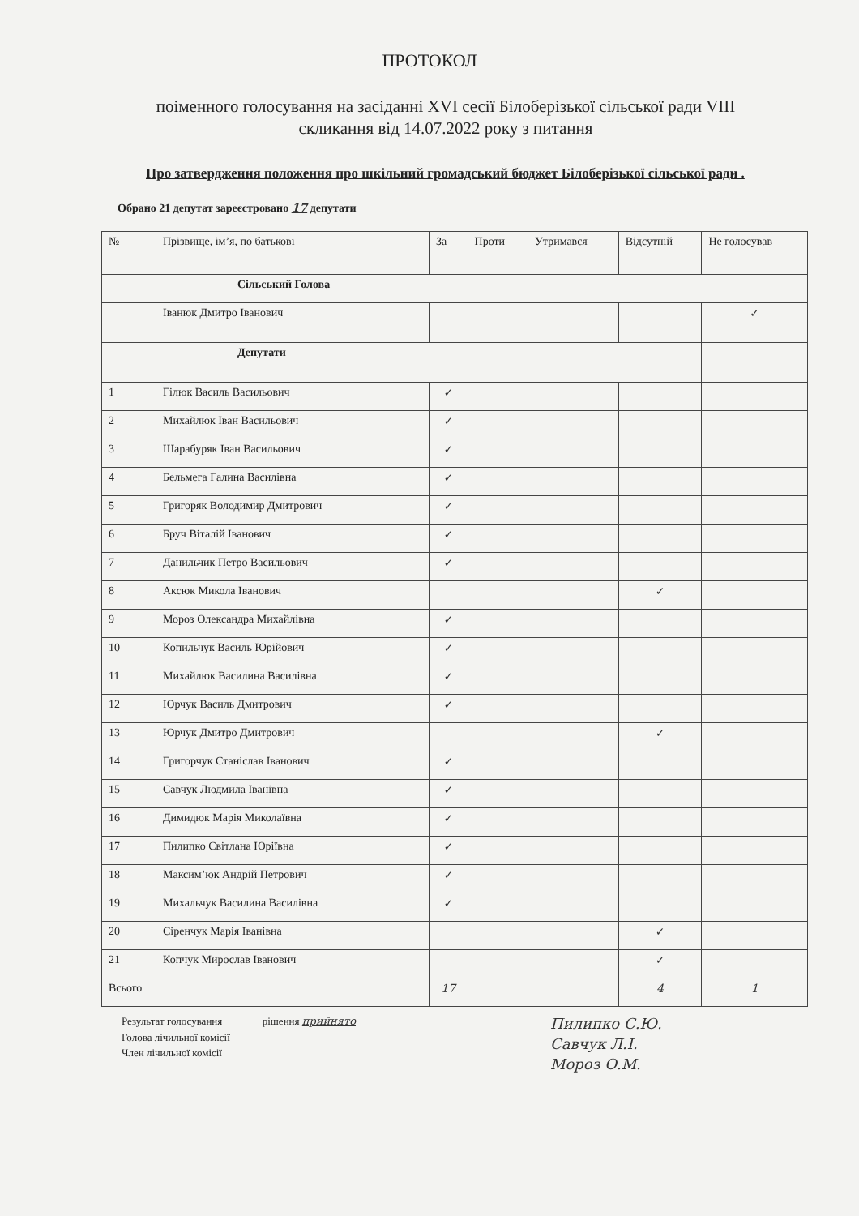ПРОТОКОЛ
поіменного голосування на засіданні XVI сесії Білоберізької сільської ради VIII скликання від 14.07.2022 року з питання
Про затвердження положення про шкільний громадський бюджет Білоберізької сільської ради .
Обрано 21 депутат зареєстровано 17 депутати
| № | Прізвище, ім’я, по батькові | За | Проти | Утримався | Відсутній | Не голосував |
| --- | --- | --- | --- | --- | --- | --- |
| | Сільський Голова | | | | | |
| | Іванюк Дмитро Іванович | | | | | ✓ |
| | Депутати | | | | | |
| 1 | Гілюк Василь Васильович | ✓ | | | | |
| 2 | Михайлюк Іван Васильович | ✓ | | | | |
| 3 | Шарабуряк Іван Васильович | ✓ | | | | |
| 4 | Бельмега Галина Василівна | ✓ | | | | |
| 5 | Григоряк Володимир Дмитрович | ✓ | | | | |
| 6 | Бруч Віталій Іванович | ✓ | | | | |
| 7 | Данильчик Петро Васильович | ✓ | | | | |
| 8 | Аксюк Микола Іванович | | | | ✓ | |
| 9 | Мороз Олександра Михайлівна | ✓ | | | | |
| 10 | Копильчук Василь Юрійович | ✓ | | | | |
| 11 | Михайлюк Василина Василівна | ✓ | | | | |
| 12 | Юрчук Василь Дмитрович | ✓ | | | | |
| 13 | Юрчук Дмитро Дмитрович | | | | ✓ | |
| 14 | Григорчук Станіслав Іванович | ✓ | | | | |
| 15 | Савчук Людмила Іванівна | ✓ | | | | |
| 16 | Димидюк Марія Миколаївна | ✓ | | | | |
| 17 | Пилипко Світлана Юріївна | ✓ | | | | |
| 18 | Максим’юк Андрій Петрович | ✓ | | | | |
| 19 | Михальчук Василина Василівна | ✓ | | | | |
| 20 | Сіренчук Марія Іванівна | | | | ✓ | |
| 21 | Копчук Мирослав Іванович | | | | ✓ | |
| Всього | | 17 | | | 4 | 1 |
Результат голосування
Голова лічильної комісії
Член лічильної комісії
рішення прийнято
Пилипко С.Ю.
Савчук Л.І.
Мороз О.М.